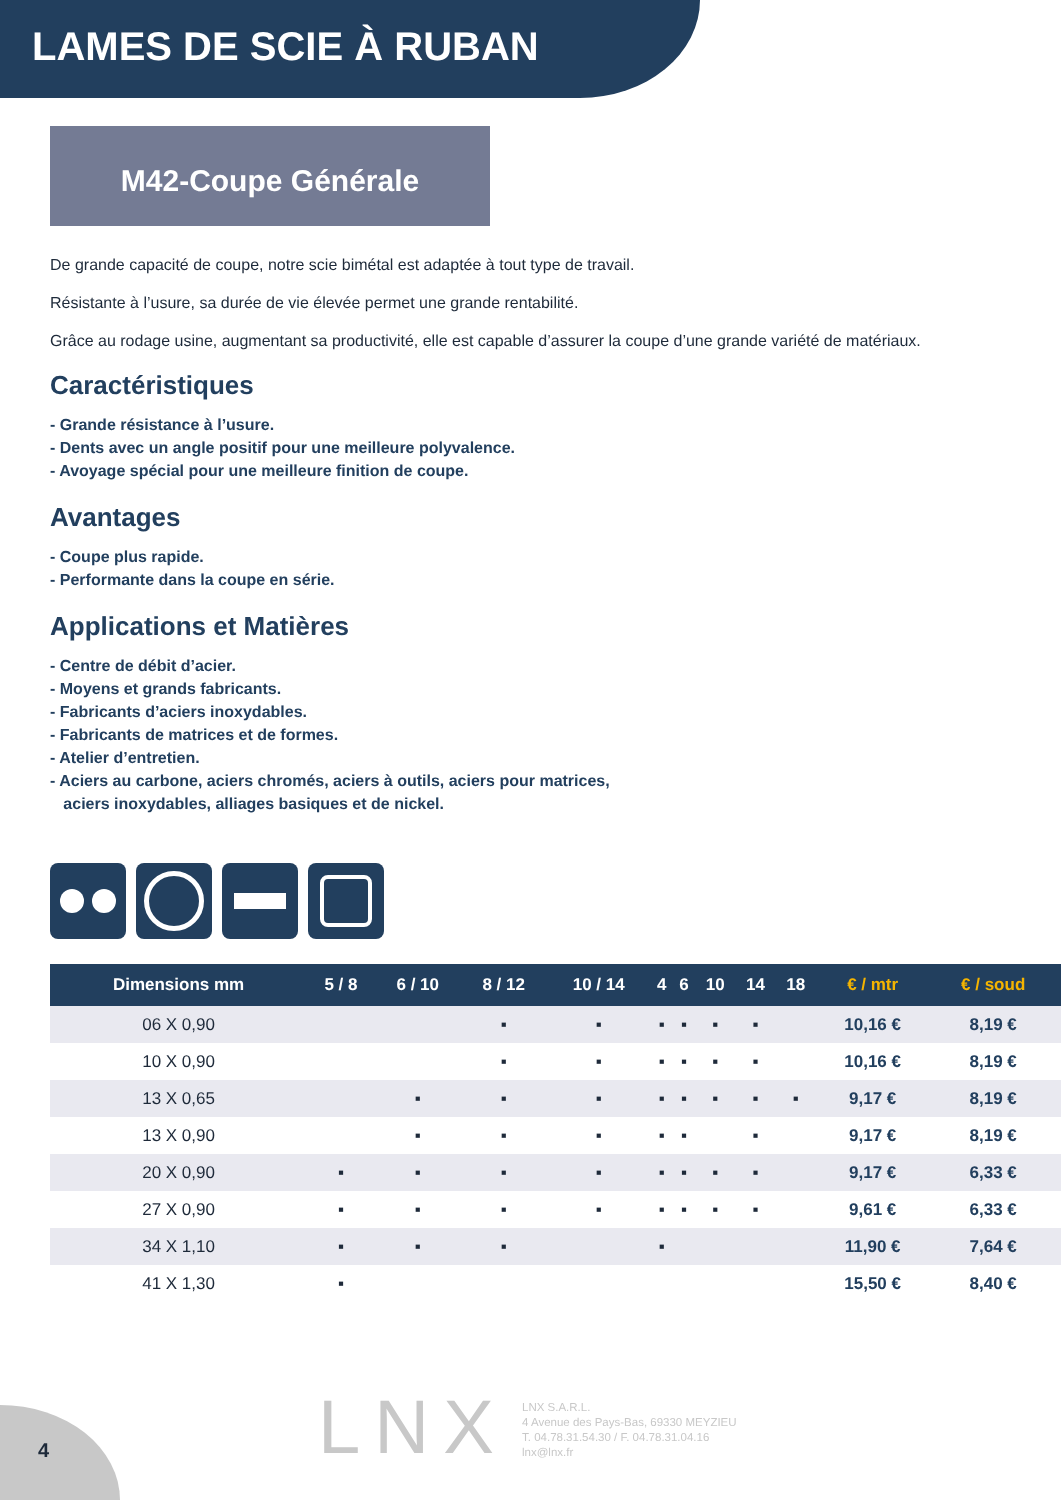LAMES DE SCIE À RUBAN
M42-Coupe Générale
De grande capacité de coupe, notre scie bimétal est adaptée à tout type de travail.
Résistante à l’usure, sa durée de vie élevée permet une grande rentabilité.
Grâce au rodage usine, augmentant sa productivité, elle est capable d’assurer la coupe d’une grande variété de matériaux.
Caractéristiques
- Grande résistance à l’usure.
- Dents avec un angle positif pour une meilleure polyvalence.
- Avoyage spécial pour une meilleure finition de coupe.
Avantages
- Coupe plus rapide.
- Performante dans la coupe en série.
Applications et Matières
- Centre de débit d’acier.
- Moyens et grands fabricants.
- Fabricants d’aciers inoxydables.
- Fabricants de matrices et de formes.
- Atelier d’entretien.
- Aciers au carbone, aciers chromés, aciers à outils, aciers pour matrices,
aciers inoxydables, alliages basiques et de nickel.
| Dimensions mm | 5 / 8 | 6 / 10 | 8 / 12 | 10 / 14 | 4 | 6 | 10 | 14 | 18 | € / mtr | € / soud | |
| --- | --- | --- | --- | --- | --- | --- | --- | --- | --- | --- | --- | --- |
| 06 X 0,90 | | | ▪ | ▪ | ▪ | ▪ | ▪ | ▪ | | 10,16 € | 8,19 € | |
| 10 X 0,90 | | | ▪ | ▪ | ▪ | ▪ | ▪ | ▪ | | 10,16 € | 8,19 € | |
| 13 X 0,65 | | ▪ | ▪ | ▪ | ▪ | ▪ | ▪ | ▪ | ▪ | 9,17 € | 8,19 € | |
| 13 X 0,90 | | ▪ | ▪ | ▪ | ▪ | ▪ | | ▪ | | 9,17 € | 8,19 € | |
| 20 X 0,90 | ▪ | ▪ | ▪ | ▪ | ▪ | ▪ | ▪ | ▪ | | 9,17 € | 6,33 € | |
| 27 X 0,90 | ▪ | ▪ | ▪ | ▪ | ▪ | ▪ | ▪ | ▪ | | 9,61 € | 6,33 € | |
| 34 X 1,10 | ▪ | ▪ | ▪ | | ▪ | | | | | 11,90 € | 7,64 € | |
| 41 X 1,30 | ▪ | | | | | | | | | 15,50 € | 8,40 € | |
4 LNX
LNX S.A.R.L.
4 Avenue des Pays-Bas, 69330 MEYZIEU
T. 04.78.31.54.30 / F. 04.78.31.04.16
lnx@lnx.fr